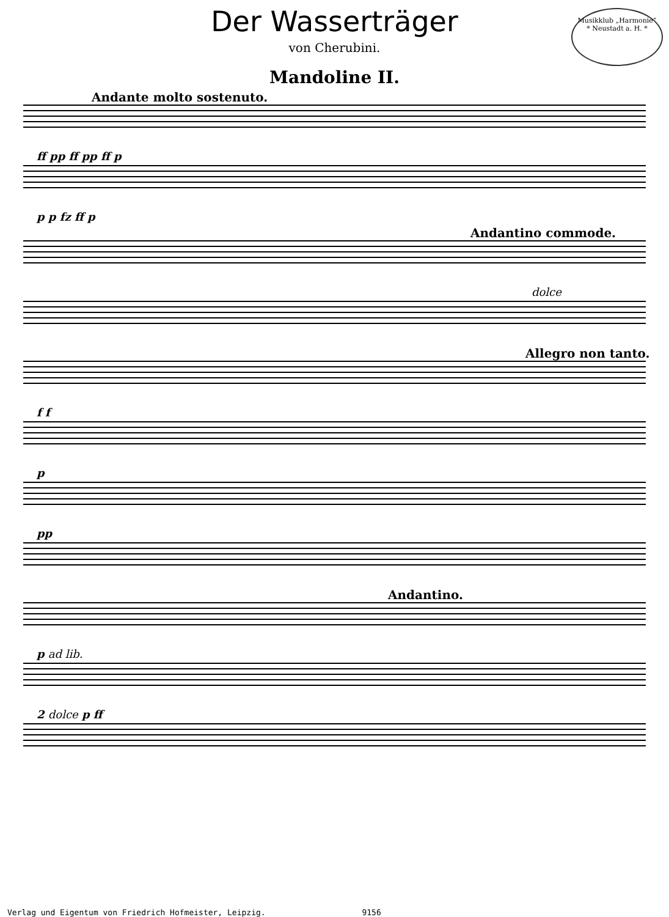Musikklub „Harmonie“
* Neustadt a. H. *
Der Wasserträger
von Cherubini.
Mandoline II.
Andante molto sostenuto.
ff pp ff pp ff p
p p fz ff p
Andantino commode.
dolce
Allegro non tanto.
f f
p
pp
Andantino.
p ad lib.
2 dolce p ff
Verlag und Eigentum von Friedrich Hofmeister, Leipzig. 9156